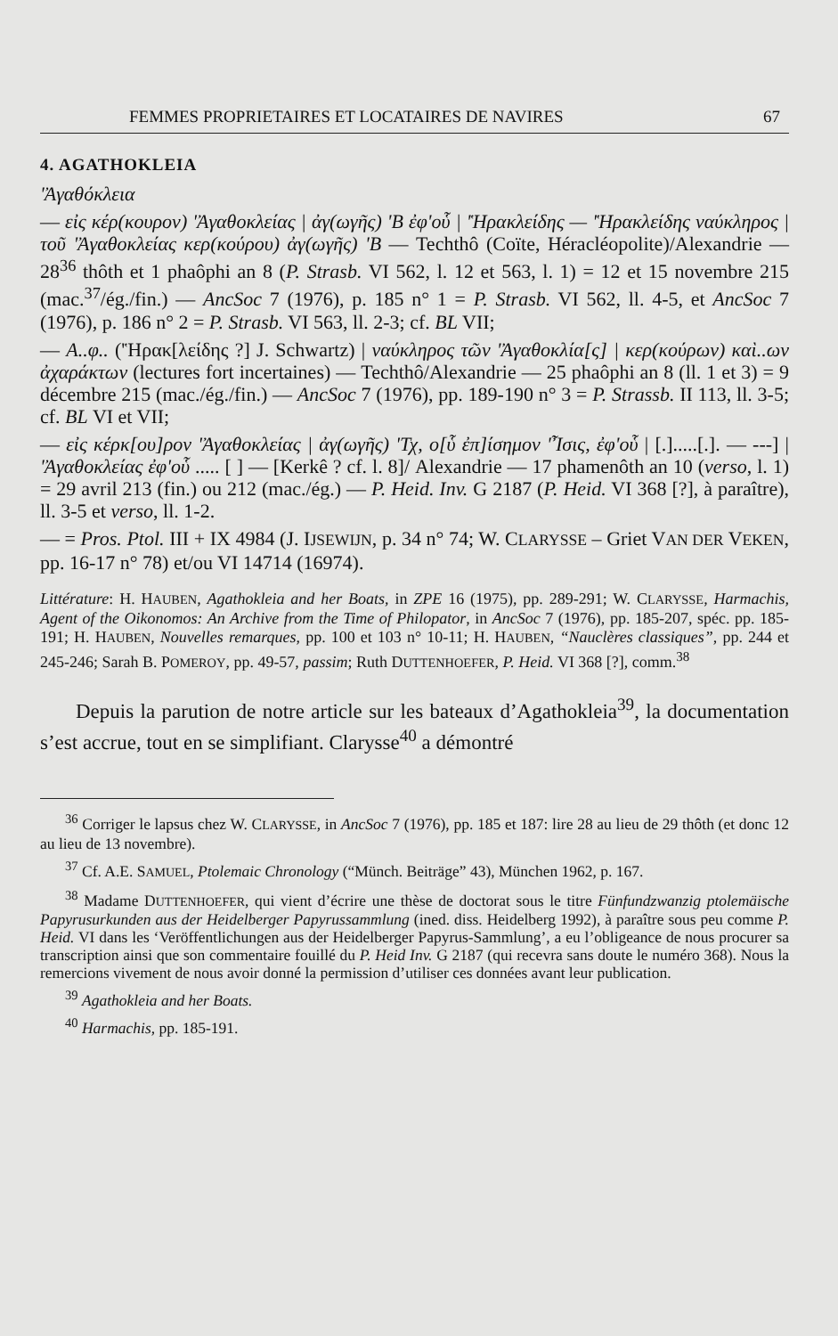FEMMES PROPRIETAIRES ET LOCATAIRES DE NAVIRES 67
4. AGATHOKLEIA
'Ἀγαθόκλεια
— εἰς κέρ(κουρον) 'Ἀγαθοκλείας | ἀγ(ωγῆς) 'Β ἐφ'οὗ | 'Ἡρακλείδης — 'Ἡρακλείδης ναύκληρος | τοῦ 'Ἀγαθοκλείας κερ(κούρου) ἀγ(ωγῆς) 'Β — Techthô (Coïte, Héracléopolite)/Alexandrie — 28<sup>36</sup> thôth et 1 phaôphi an 8 (P. Strasb. VI 562, l. 12 et 563, l. 1) = 12 et 15 novembre 215 (mac.<sup>37</sup>/ég./fin.) — AncSoc 7 (1976), p. 185 n° 1 = P. Strasb. VI 562, ll. 4-5, et AncSoc 7 (1976), p. 186 n° 2 = P. Strasb. VI 563, ll. 2-3; cf. BL VII;
— Α..φ.. ('Ἡρακ[λείδης ?] J. Schwartz) | ναύκληρος τῶν 'Ἀγαθοκλία[ς] | κερ(κούρων) καὶ..ων ἀχαράκτων (lectures fort incertaines) — Techthô/Alexandrie — 25 phaôphi an 8 (ll. 1 et 3) = 9 décembre 215 (mac./ég./fin.) — AncSoc 7 (1976), pp. 189-190 n° 3 = P. Strassb. II 113, ll. 3-5; cf. BL VI et VII;
— εἰς κέρκ[ου]ρον 'Ἀγαθοκλείας | ἀγ(ωγῆς) 'Τχ, ο[ὗ ἐπ]ίσημον 'Ἶσις, ἐφ'οὗ | [.].....[.]. — ---] | 'Ἀγαθοκλείας ἐφ'οὗ ..... [ ] — [Kerkê ? cf. l. 8]/ Alexandrie — 17 phamenôth an 10 (verso, l. 1) = 29 avril 213 (fin.) ou 212 (mac./ég.) — P. Heid. Inv. G 2187 (P. Heid. VI 368 [?], à paraître), ll. 3-5 et verso, ll. 1-2.
— = Pros. Ptol. III + IX 4984 (J. IJSEWIJN, p. 34 n° 74; W. CLARYSSE – Griet VAN DER VEKEN, pp. 16-17 n° 78) et/ou VI 14714 (16974).
Littérature: H. HAUBEN, Agathokleia and her Boats, in ZPE 16 (1975), pp. 289-291; W. CLARYSSE, Harmachis, Agent of the Oikonomos: An Archive from the Time of Philopator, in AncSoc 7 (1976), pp. 185-207, spéc. pp. 185-191; H. HAUBEN, Nouvelles remarques, pp. 100 et 103 n° 10-11; H. HAUBEN, “Nauclères classiques”, pp. 244 et 245-246; Sarah B. POMEROY, pp. 49-57, passim; Ruth DUTTENHOEFER, P. Heid. VI 368 [?], comm.<sup>38</sup>
Depuis la parution de notre article sur les bateaux d’Agathokleia<sup>39</sup>, la documentation s’est accrue, tout en se simplifiant. Clarysse<sup>40</sup> a démontré
<sup>36</sup> Corriger le lapsus chez W. CLARYSSE, in AncSoc 7 (1976), pp. 185 et 187: lire 28 au lieu de 29 thôth (et donc 12 au lieu de 13 novembre).
<sup>37</sup> Cf. A.E. SAMUEL, Ptolemaic Chronology (“Münch. Beiträge” 43), München 1962, p. 167.
<sup>38</sup> Madame DUTTENHOEFER, qui vient d’écrire une thèse de doctorat sous le titre Fünfundzwanzig ptolemäische Papyrusurkunden aus der Heidelberger Papyrussammlung (ined. diss. Heidelberg 1992), à paraître sous peu comme P. Heid. VI dans les ‘Veröffentlichungen aus der Heidelberger Papyrus-Sammlung’, a eu l’obligeance de nous procurer sa transcription ainsi que son commentaire fouillé du P. Heid Inv. G 2187 (qui recevra sans doute le numéro 368). Nous la remercions vivement de nous avoir donné la permission d’utiliser ces données avant leur publication.
<sup>39</sup> Agathokleia and her Boats.
<sup>40</sup> Harmachis, pp. 185-191.